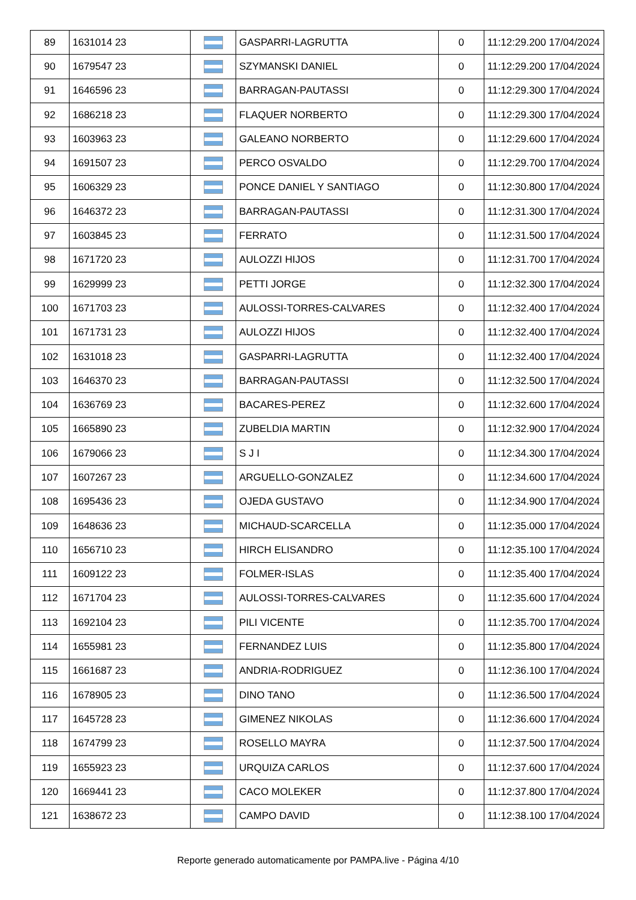| 89 | 1631014 23 | | GASPARRI-LAGRUTTA | 0 | 11:12:29.200 17/04/2024 |
| 90 | 1679547 23 | | SZYMANSKI DANIEL | 0 | 11:12:29.200 17/04/2024 |
| 91 | 1646596 23 | | BARRAGAN-PAUTASSI | 0 | 11:12:29.300 17/04/2024 |
| 92 | 1686218 23 | | FLAQUER NORBERTO | 0 | 11:12:29.300 17/04/2024 |
| 93 | 1603963 23 | | GALEANO NORBERTO | 0 | 11:12:29.600 17/04/2024 |
| 94 | 1691507 23 | | PERCO OSVALDO | 0 | 11:12:29.700 17/04/2024 |
| 95 | 1606329 23 | | PONCE DANIEL Y SANTIAGO | 0 | 11:12:30.800 17/04/2024 |
| 96 | 1646372 23 | | BARRAGAN-PAUTASSI | 0 | 11:12:31.300 17/04/2024 |
| 97 | 1603845 23 | | FERRATO | 0 | 11:12:31.500 17/04/2024 |
| 98 | 1671720 23 | | AULOZZI HIJOS | 0 | 11:12:31.700 17/04/2024 |
| 99 | 1629999 23 | | PETTI JORGE | 0 | 11:12:32.300 17/04/2024 |
| 100 | 1671703 23 | | AULOSSI-TORRES-CALVARES | 0 | 11:12:32.400 17/04/2024 |
| 101 | 1671731 23 | | AULOZZI HIJOS | 0 | 11:12:32.400 17/04/2024 |
| 102 | 1631018 23 | | GASPARRI-LAGRUTTA | 0 | 11:12:32.400 17/04/2024 |
| 103 | 1646370 23 | | BARRAGAN-PAUTASSI | 0 | 11:12:32.500 17/04/2024 |
| 104 | 1636769 23 | | BACARES-PEREZ | 0 | 11:12:32.600 17/04/2024 |
| 105 | 1665890 23 | | ZUBELDIA MARTIN | 0 | 11:12:32.900 17/04/2024 |
| 106 | 1679066 23 | | S J I | 0 | 11:12:34.300 17/04/2024 |
| 107 | 1607267 23 | | ARGUELLO-GONZALEZ | 0 | 11:12:34.600 17/04/2024 |
| 108 | 1695436 23 | | OJEDA GUSTAVO | 0 | 11:12:34.900 17/04/2024 |
| 109 | 1648636 23 | | MICHAUD-SCARCELLA | 0 | 11:12:35.000 17/04/2024 |
| 110 | 1656710 23 | | HIRCH ELISANDRO | 0 | 11:12:35.100 17/04/2024 |
| 111 | 1609122 23 | | FOLMER-ISLAS | 0 | 11:12:35.400 17/04/2024 |
| 112 | 1671704 23 | | AULOSSI-TORRES-CALVARES | 0 | 11:12:35.600 17/04/2024 |
| 113 | 1692104 23 | | PILI VICENTE | 0 | 11:12:35.700 17/04/2024 |
| 114 | 1655981 23 | | FERNANDEZ LUIS | 0 | 11:12:35.800 17/04/2024 |
| 115 | 1661687 23 | | ANDRIA-RODRIGUEZ | 0 | 11:12:36.100 17/04/2024 |
| 116 | 1678905 23 | | DINO TANO | 0 | 11:12:36.500 17/04/2024 |
| 117 | 1645728 23 | | GIMENEZ NIKOLAS | 0 | 11:12:36.600 17/04/2024 |
| 118 | 1674799 23 | | ROSELLO MAYRA | 0 | 11:12:37.500 17/04/2024 |
| 119 | 1655923 23 | | URQUIZA CARLOS | 0 | 11:12:37.600 17/04/2024 |
| 120 | 1669441 23 | | CACO MOLEKER | 0 | 11:12:37.800 17/04/2024 |
| 121 | 1638672 23 | | CAMPO DAVID | 0 | 11:12:38.100 17/04/2024 |
Reporte generado automaticamente por PAMPA.live - Página 4/10